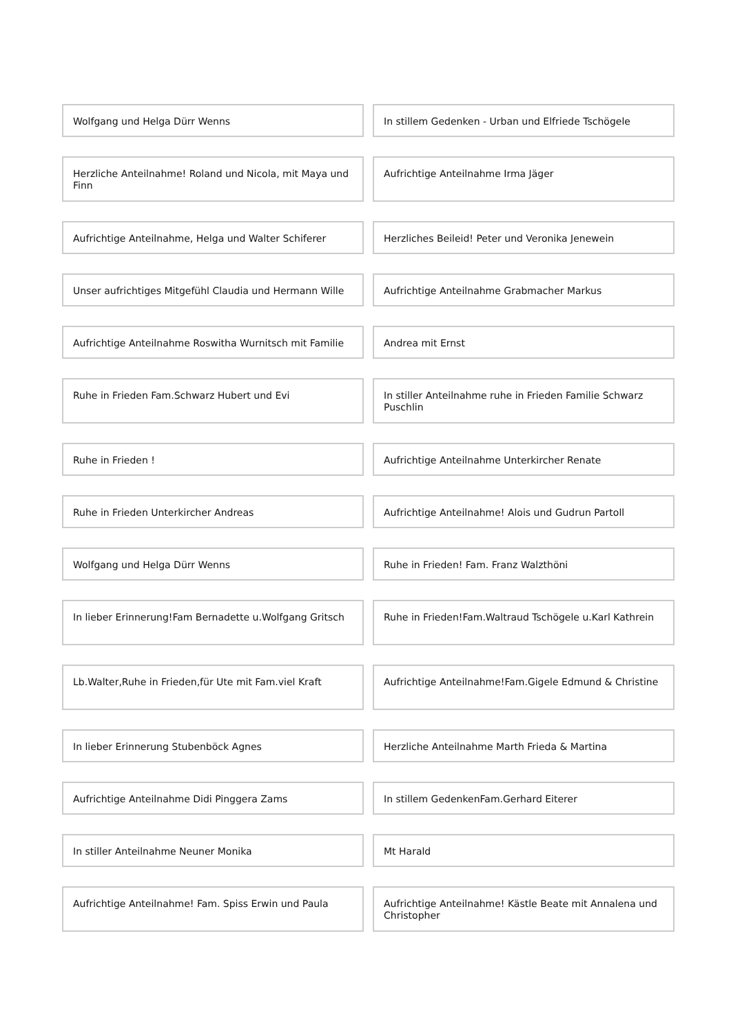Wolfgang und Helga Dürr Wenns In stillem Gedenken - Urban und Elfriede Tschögele
Herzliche Anteilnahme! Roland und Nicola, mit Maya und Finn
Aufrichtige Anteilnahme Irma Jäger
Aufrichtige Anteilnahme, Helga und Walter Schiferer
Herzliches Beileid! Peter und Veronika Jenewein
Unser aufrichtiges Mitgefühl Claudia und Hermann Wille
Aufrichtige Anteilnahme Grabmacher Markus
Aufrichtige Anteilnahme Roswitha Wurnitsch mit Familie
Andrea mit Ernst
Ruhe in Frieden Fam.Schwarz Hubert und Evi
In stiller Anteilnahme ruhe in Frieden Familie Schwarz Puschlin
Ruhe in Frieden ! Aufrichtige Anteilnahme Unterkircher Renate
Ruhe in Frieden Unterkircher Andreas
Aufrichtige Anteilnahme! Alois und Gudrun Partoll
Wolfgang und Helga Dürr Wenns Ruhe in Frieden! Fam. Franz Walzthöni
In lieber Erinnerung!Fam Bernadette u.Wolfgang Gritsch
Ruhe in Frieden!Fam.Waltraud Tschögele u.Karl Kathrein
Lb.Walter,Ruhe in Frieden,für Ute mit Fam.viel Kraft
Aufrichtige Anteilnahme!Fam.Gigele Edmund & Christine
In lieber Erinnerung Stubenböck Agnes
Herzliche Anteilnahme Marth Frieda & Martina
Aufrichtige Anteilnahme Didi Pinggera Zams
In stillem GedenkenFam.Gerhard Eiterer
In stiller Anteilnahme Neuner Monika
Mt Harald
Aufrichtige Anteilnahme! Fam. Spiss Erwin und Paula
Aufrichtige Anteilnahme! Kästle Beate mit Annalena und Christopher